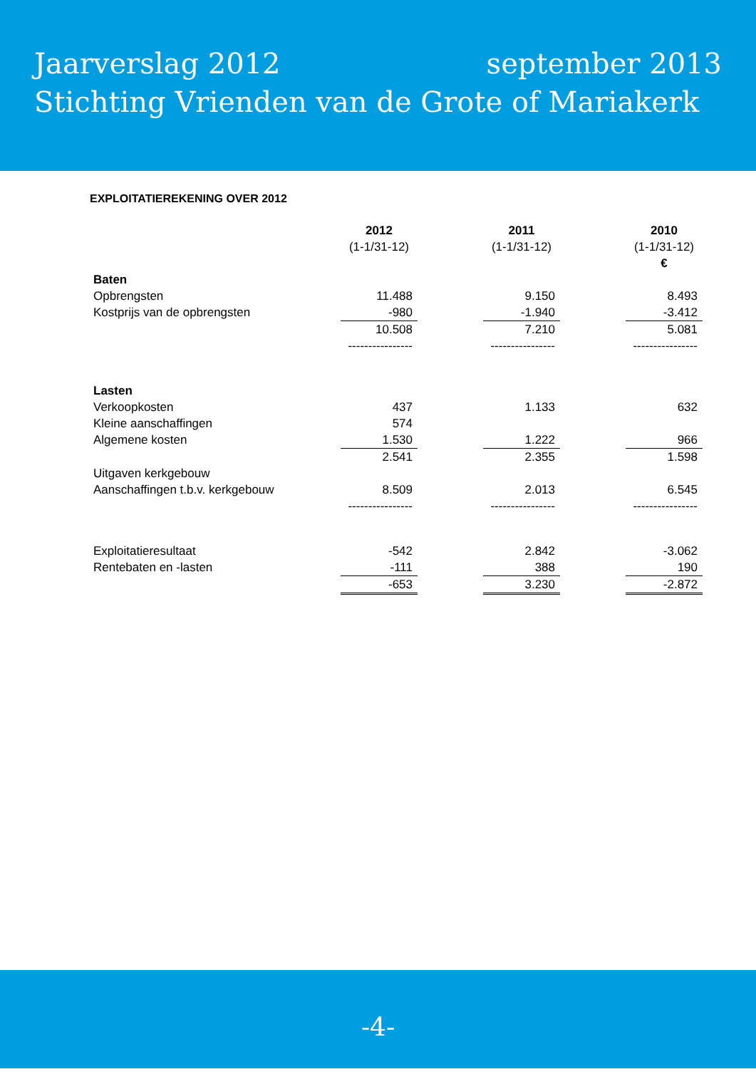Jaarverslag 2012 september 2013
Stichting Vrienden van de Grote of Mariakerk
EXPLOITATIEREKENING OVER 2012
| | 2012 | | 2011 | | 2010 |
| | (1-1/31-12) | | (1-1/31-12) | | (1-1/31-12) |
| | | | | | € |
| Baten | | | | | |
| Opbrengsten | 11.488 | | 9.150 | | 8.493 |
| Kostprijs van de opbrengsten | -980 | | -1.940 | | -3.412 |
| | 10.508 | | 7.210 | | 5.081 |
| | ---------------- | | ---------------- | | ---------------- |
| Lasten | | | | | |
| Verkoopkosten | 437 | | 1.133 | | 632 |
| Kleine aanschaffingen | 574 | | | | |
| Algemene kosten | 1.530 | | 1.222 | | 966 |
| | 2.541 | | 2.355 | | 1.598 |
| Uitgaven kerkgebouw | | | | | |
| Aanschaffingen t.b.v. kerkgebouw | 8.509 | | 2.013 | | 6.545 |
| | ---------------- | | ---------------- | | ---------------- |
| Exploitatieresultaat | -542 | | 2.842 | | -3.062 |
| Rentebaten en -lasten | -111 | | 388 | | 190 |
| | -653 | | 3.230 | | -2.872 |
-4-